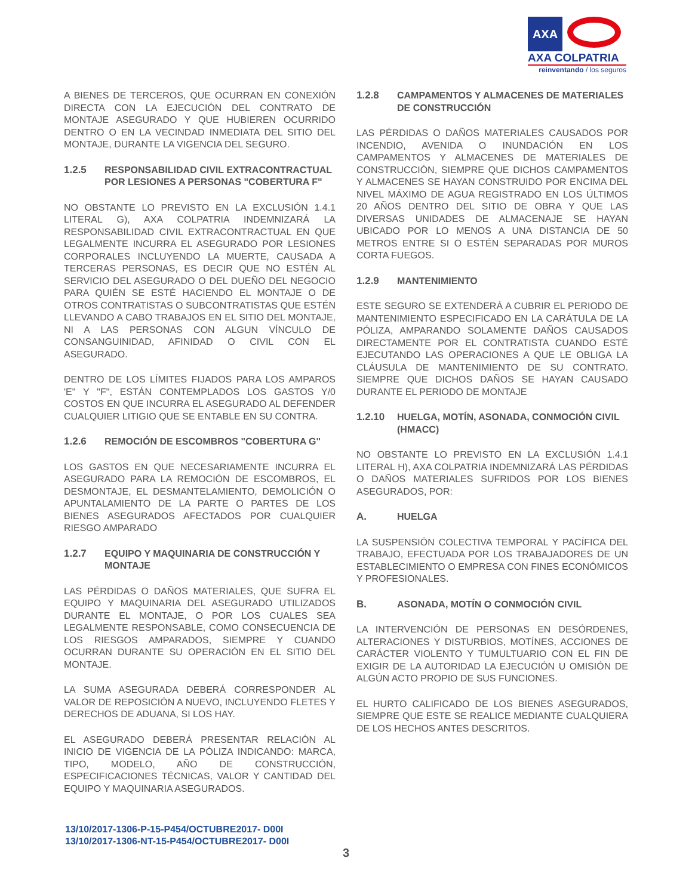AXA
AXA COLPATRIA
reinventando / los seguros
A BIENES DE TERCEROS, QUE OCURRAN EN CONEXIÓN DIRECTA CON LA EJECUCIÓN DEL CONTRATO DE MONTAJE ASEGURADO Y QUE HUBIEREN OCURRIDO DENTRO O EN LA VECINDAD INMEDIATA DEL SITIO DEL MONTAJE, DURANTE LA VIGENCIA DEL SEGURO.
1.2.5 RESPONSABILIDAD CIVIL EXTRACONTRACTUAL POR LESIONES A PERSONAS "COBERTURA F"
NO OBSTANTE LO PREVISTO EN LA EXCLUSIÓN 1.4.1 LITERAL G), AXA COLPATRIA INDEMNIZARÁ LA RESPONSABILIDAD CIVIL EXTRACONTRACTUAL EN QUE LEGALMENTE INCURRA EL ASEGURADO POR LESIONES CORPORALES INCLUYENDO LA MUERTE, CAUSADA A TERCERAS PERSONAS, ES DECIR QUE NO ESTÉN AL SERVICIO DEL ASEGURADO O DEL DUEÑO DEL NEGOCIO PARA QUIÉN SE ESTÉ HACIENDO EL MONTAJE O DE OTROS CONTRATISTAS O SUBCONTRATISTAS QUE ESTÉN LLEVANDO A CABO TRABAJOS EN EL SITIO DEL MONTAJE, NI A LAS PERSONAS CON ALGUN VÍNCULO DE CONSANGUINIDAD, AFINIDAD O CIVIL CON EL ASEGURADO.
DENTRO DE LOS LÍMITES FIJADOS PARA LOS AMPAROS 'E" Y "F", ESTÁN CONTEMPLADOS LOS GASTOS Y/0 COSTOS EN QUE INCURRA EL ASEGURADO AL DEFENDER CUALQUIER LITIGIO QUE SE ENTABLE EN SU CONTRA.
1.2.6 REMOCIÓN DE ESCOMBROS "COBERTURA G"
LOS GASTOS EN QUE NECESARIAMENTE INCURRA EL ASEGURADO PARA LA REMOCIÓN DE ESCOMBROS, EL DESMONTAJE, EL DESMANTELAMIENTO, DEMOLICIÓN O APUNTALAMIENTO DE LA PARTE O PARTES DE LOS BIENES ASEGURADOS AFECTADOS POR CUALQUIER RIESGO AMPARADO
1.2.7 EQUIPO Y MAQUINARIA DE CONSTRUCCIÓN Y MONTAJE
LAS PÉRDIDAS O DAÑOS MATERIALES, QUE SUFRA EL EQUIPO Y MAQUINARIA DEL ASEGURADO UTILIZADOS DURANTE EL MONTAJE, O POR LOS CUALES SEA LEGALMENTE RESPONSABLE, COMO CONSECUENCIA DE LOS RIESGOS AMPARADOS, SIEMPRE Y CUANDO OCURRAN DURANTE SU OPERACIÓN EN EL SITIO DEL MONTAJE.
LA SUMA ASEGURADA DEBERÁ CORRESPONDER AL VALOR DE REPOSICIÓN A NUEVO, INCLUYENDO FLETES Y DERECHOS DE ADUANA, SI LOS HAY.
EL ASEGURADO DEBERÁ PRESENTAR RELACIÓN AL INICIO DE VIGENCIA DE LA PÓLIZA INDICANDO: MARCA, TIPO, MODELO, AÑO DE CONSTRUCCIÓN, ESPECIFICACIONES TÉCNICAS, VALOR Y CANTIDAD DEL EQUIPO Y MAQUINARIA ASEGURADOS.
1.2.8 CAMPAMENTOS Y ALMACENES DE MATERIALES DE CONSTRUCCIÓN
LAS PÉRDIDAS O DAÑOS MATERIALES CAUSADOS POR INCENDIO, AVENIDA O INUNDACIÓN EN LOS CAMPAMENTOS Y ALMACENES DE MATERIALES DE CONSTRUCCIÓN, SIEMPRE QUE DICHOS CAMPAMENTOS Y ALMACENES SE HAYAN CONSTRUIDO POR ENCIMA DEL NIVEL MÁXIMO DE AGUA REGISTRADO EN LOS ÚLTIMOS 20 AÑOS DENTRO DEL SITIO DE OBRA Y QUE LAS DIVERSAS UNIDADES DE ALMACENAJE SE HAYAN UBICADO POR LO MENOS A UNA DISTANCIA DE 50 METROS ENTRE SI O ESTÉN SEPARADAS POR MUROS CORTA FUEGOS.
1.2.9 MANTENIMIENTO
ESTE SEGURO SE EXTENDERÁ A CUBRIR EL PERIODO DE MANTENIMIENTO ESPECIFICADO EN LA CARÁTULA DE LA PÓLIZA, AMPARANDO SOLAMENTE DAÑOS CAUSADOS DIRECTAMENTE POR EL CONTRATISTA CUANDO ESTÉ EJECUTANDO LAS OPERACIONES A QUE LE OBLIGA LA CLÁUSULA DE MANTENIMIENTO DE SU CONTRATO. SIEMPRE QUE DICHOS DAÑOS SE HAYAN CAUSADO DURANTE EL PERIODO DE MONTAJE
1.2.10 HUELGA, MOTÍN, ASONADA, CONMOCIÓN CIVIL (HMACC)
NO OBSTANTE LO PREVISTO EN LA EXCLUSIÓN 1.4.1 LITERAL H), AXA COLPATRIA INDEMNIZARÁ LAS PÉRDIDAS O DAÑOS MATERIALES SUFRIDOS POR LOS BIENES ASEGURADOS, POR:
A. HUELGA
LA SUSPENSIÓN COLECTIVA TEMPORAL Y PACÍFICA DEL TRABAJO, EFECTUADA POR LOS TRABAJADORES DE UN ESTABLECIMIENTO O EMPRESA CON FINES ECONÓMICOS Y PROFESIONALES.
B. ASONADA, MOTÍN O CONMOCIÓN CIVIL
LA INTERVENCIÓN DE PERSONAS EN DESÓRDENES, ALTERACIONES Y DISTURBIOS, MOTÍNES, ACCIONES DE CARÁCTER VIOLENTO Y TUMULTUARIO CON EL FIN DE EXIGIR DE LA AUTORIDAD LA EJECUCIÓN U OMISIÓN DE ALGÚN ACTO PROPIO DE SUS FUNCIONES.
EL HURTO CALIFICADO DE LOS BIENES ASEGURADOS, SIEMPRE QUE ESTE SE REALICE MEDIANTE CUALQUIERA DE LOS HECHOS ANTES DESCRITOS.
13/10/2017-1306-P-15-P454/OCTUBRE2017- D00I
13/10/2017-1306-NT-15-P454/OCTUBRE2017- D00I
3